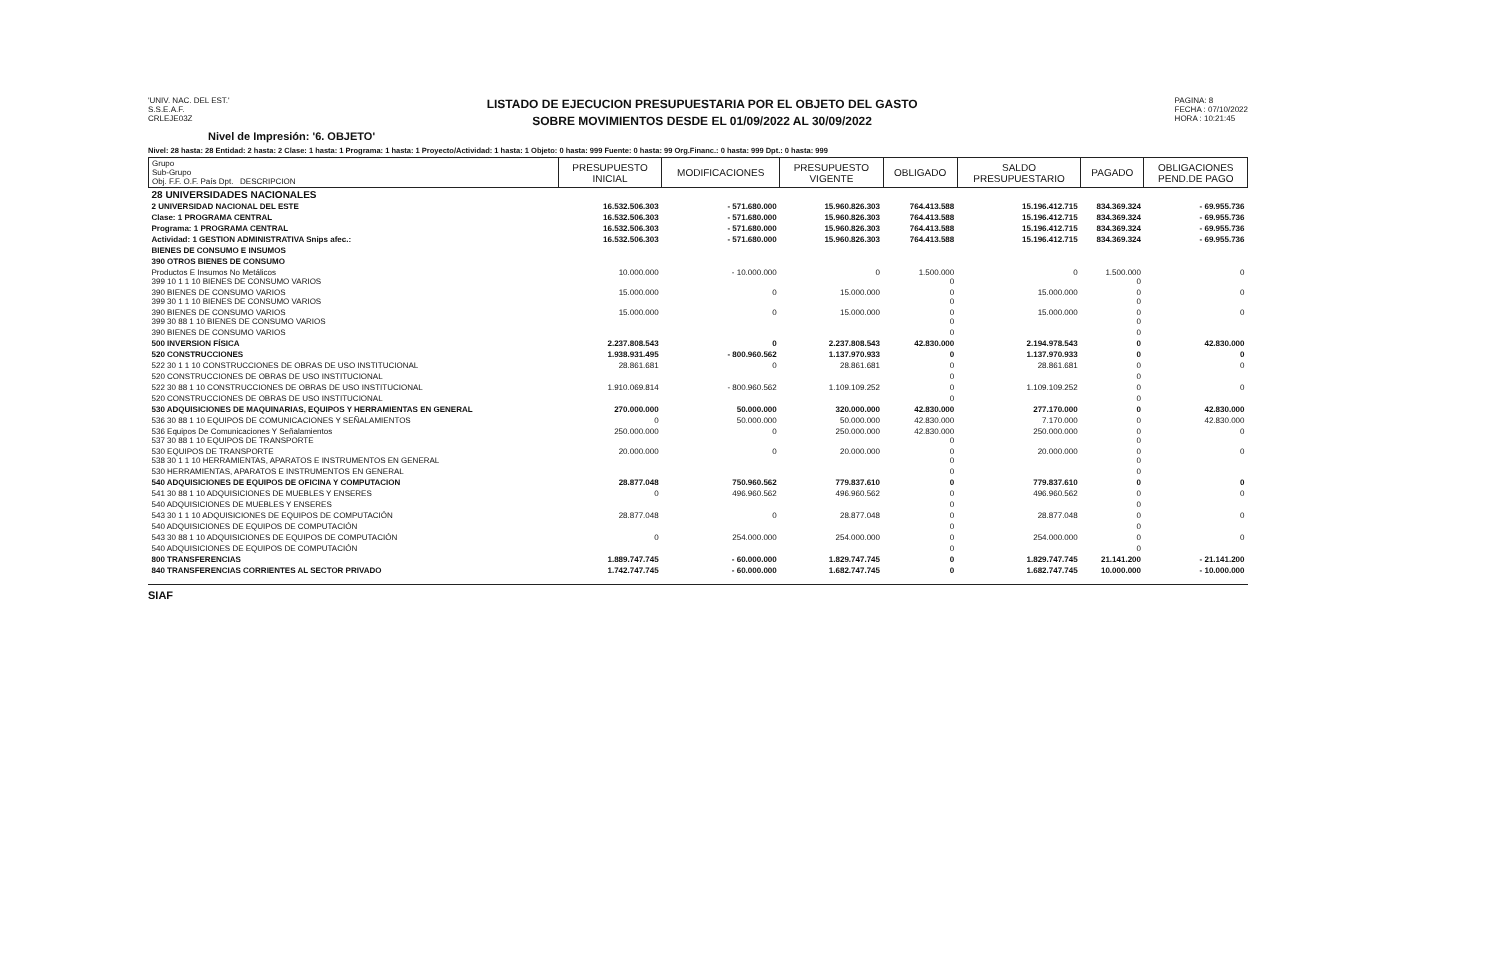'UNIV. NAC. DEL EST.'
S.S.E.A.F.
CRLEJE03Z
LISTADO DE EJECUCION PRESUPUESTARIA POR EL OBJETO DEL GASTO
SOBRE MOVIMIENTOS DESDE EL 01/09/2022 AL 30/09/2022
PAGINA: 8
FECHA : 07/10/2022
HORA : 10:21:45
Nivel de Impresión: '6. OBJETO'
Nivel: 28 hasta: 28 Entidad: 2 hasta: 2 Clase: 1 hasta: 1 Programa: 1 hasta: 1 Proyecto/Actividad: 1 hasta: 1 Objeto: 0 hasta: 999 Fuente: 0 hasta: 99 Org.Financ.: 0 hasta: 999 Dpt.: 0 hasta: 999
| Grupo Sub-Grupo Obj. F.F. O.F. País Dpt. DESCRIPCION | PRESUPUESTO INICIAL | MODIFICACIONES | PRESUPUESTO VIGENTE | OBLIGADO | SALDO PRESUPUESTARIO | PAGADO | OBLIGACIONES PEND.DE PAGO |
| --- | --- | --- | --- | --- | --- | --- | --- |
| 28 UNIVERSIDADES NACIONALES | | | | | | | |
| 2 UNIVERSIDAD NACIONAL DEL ESTE | 16.532.506.303 | - 571.680.000 | 15.960.826.303 | 764.413.588 | 15.196.412.715 | 834.369.324 | - 69.955.736 |
| Clase: 1 PROGRAMA CENTRAL | 16.532.506.303 | - 571.680.000 | 15.960.826.303 | 764.413.588 | 15.196.412.715 | 834.369.324 | - 69.955.736 |
| Programa: 1 PROGRAMA CENTRAL | 16.532.506.303 | - 571.680.000 | 15.960.826.303 | 764.413.588 | 15.196.412.715 | 834.369.324 | - 69.955.736 |
| Actividad: 1 GESTION ADMINISTRATIVA Snips afec.: | 16.532.506.303 | - 571.680.000 | 15.960.826.303 | 764.413.588 | 15.196.412.715 | 834.369.324 | - 69.955.736 |
| BIENES DE CONSUMO E INSUMOS | | | | | | | |
| 390 OTROS BIENES DE CONSUMO | | | | | | | |
| Productos E Insumos No Metálicos 399 10 1 1 10 BIENES DE CONSUMO VARIOS | 10.000.000 | - 10.000.000 | 0 | 1.500.000 0 | 0 | 1.500.000 0 | 0 |
| 390 BIENES DE CONSUMO VARIOS 399 30 1 1 10 BIENES DE CONSUMO VARIOS | 15.000.000 | 0 | 15.000.000 | 0 0 | 15.000.000 | 0 0 | 0 |
| 390 BIENES DE CONSUMO VARIOS 399 30 88 1 10 BIENES DE CONSUMO VARIOS | 15.000.000 | 0 | 15.000.000 | 0 0 | 15.000.000 | 0 0 | 0 |
| 390 BIENES DE CONSUMO VARIOS | | | | 0 | | 0 | |
| 500 INVERSION FÍSICA | 2.237.808.543 | 0 | 2.237.808.543 | 42.830.000 | 2.194.978.543 | 0 | 42.830.000 |
| 520 CONSTRUCCIONES | 1.938.931.495 | - 800.960.562 | 1.137.970.933 | 0 | 1.137.970.933 | 0 | 0 |
| 522 30 1 1 10 CONSTRUCCIONES DE OBRAS DE USO INSTITUCIONAL | 28.861.681 | 0 | 28.861.681 | 0 | 28.861.681 | 0 | 0 |
| 520 CONSTRUCCIONES DE OBRAS DE USO INSTITUCIONAL | | | | 0 | | 0 | |
| 522 30 88 1 10 CONSTRUCCIONES DE OBRAS DE USO INSTITUCIONAL | 1.910.069.814 | - 800.960.562 | 1.109.109.252 | 0 | 1.109.109.252 | 0 | 0 |
| 520 CONSTRUCCIONES DE OBRAS DE USO INSTITUCIONAL | | | | 0 | | 0 | |
| 530 ADQUISICIONES DE MAQUINARIAS, EQUIPOS Y HERRAMIENTAS EN GENERAL | 270.000.000 | 50.000.000 | 320.000.000 | 42.830.000 | 277.170.000 | 0 | 42.830.000 |
| 536 30 88 1 10 EQUIPOS DE COMUNICACIONES Y SEÑALAMIENTOS | 0 | 50.000.000 | 50.000.000 | 42.830.000 | 7.170.000 | 0 | 42.830.000 |
| 536 Equipos De Comunicaciones Y Señalamientos 537 30 88 1 10 EQUIPOS DE TRANSPORTE | 250.000.000 | 0 | 250.000.000 | 42.830.000 0 | 250.000.000 | 0 0 | 0 |
| 530 EQUIPOS DE TRANSPORTE 538 30 1 1 10 HERRAMIENTAS, APARATOS E INSTRUMENTOS EN GENERAL | 20.000.000 | 0 | 20.000.000 | 0 0 | 20.000.000 | 0 0 | 0 |
| 530 HERRAMIENTAS, APARATOS E INSTRUMENTOS EN GENERAL | | | | 0 | | 0 | |
| 540 ADQUISICIONES DE EQUIPOS DE OFICINA Y COMPUTACION | 28.877.048 | 750.960.562 | 779.837.610 | 0 | 779.837.610 | 0 | 0 |
| 541 30 88 1 10 ADQUISICIONES DE MUEBLES Y ENSERES | 0 | 496.960.562 | 496.960.562 | 0 | 496.960.562 | 0 | 0 |
| 540 ADQUISICIONES DE MUEBLES Y ENSERES | | | | 0 | | 0 | |
| 543 30 1 1 10 ADQUISICIONES DE EQUIPOS DE COMPUTACIÓN | 28.877.048 | 0 | 28.877.048 | 0 | 28.877.048 | 0 | 0 |
| 540 ADQUISICIONES DE EQUIPOS DE COMPUTACIÓN | | | | 0 | | 0 | |
| 543 30 88 1 10 ADQUISICIONES DE EQUIPOS DE COMPUTACIÓN | 0 | 254.000.000 | 254.000.000 | 0 | 254.000.000 | 0 | 0 |
| 540 ADQUISICIONES DE EQUIPOS DE COMPUTACIÓN | | | | 0 | | 0 | |
| 800 TRANSFERENCIAS | 1.889.747.745 | - 60.000.000 | 1.829.747.745 | 0 | 1.829.747.745 | 21.141.200 | - 21.141.200 |
| 840 TRANSFERENCIAS CORRIENTES AL SECTOR PRIVADO | 1.742.747.745 | - 60.000.000 | 1.682.747.745 | 0 | 1.682.747.745 | 10.000.000 | - 10.000.000 |
SIAF